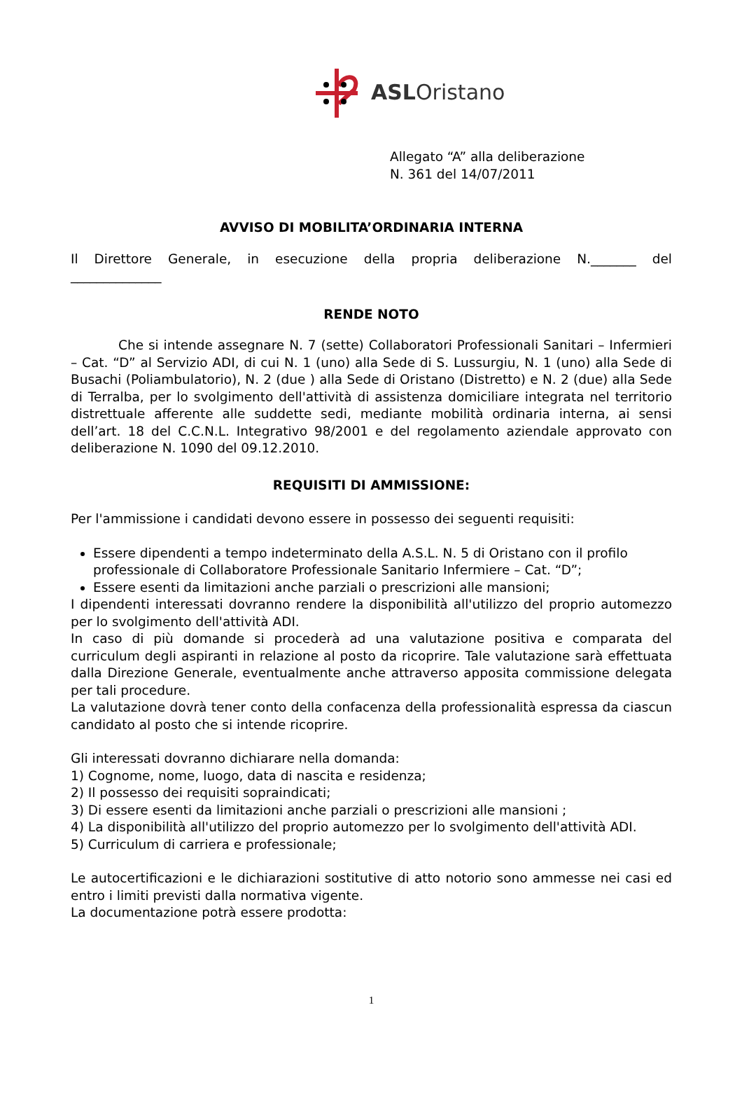ASLOristano
Allegato “A” alla deliberazione
N. 361 del 14/07/2011
AVVISO DI MOBILITA’ORDINARIA INTERNA
Il Direttore Generale, in esecuzione della propria deliberazione N._______ del
______________
RENDE NOTO
Che si intende assegnare N. 7 (sette) Collaboratori Professionali Sanitari – Infermieri – Cat. “D” al Servizio ADI, di cui N. 1 (uno) alla Sede di S. Lussurgiu, N. 1 (uno) alla Sede di Busachi (Poliambulatorio), N. 2 (due ) alla Sede di Oristano (Distretto) e N. 2 (due) alla Sede di Terralba, per lo svolgimento dell'attività di assistenza domiciliare integrata nel territorio distrettuale afferente alle suddette sedi, mediante mobilità ordinaria interna, ai sensi dell’art. 18 del C.C.N.L. Integrativo 98/2001 e del regolamento aziendale approvato con deliberazione N. 1090 del 09.12.2010.
REQUISITI DI AMMISSIONE:
Per l'ammissione i candidati devono essere in possesso dei seguenti requisiti:
Essere dipendenti a tempo indeterminato della A.S.L. N. 5 di Oristano con il profilo professionale di Collaboratore Professionale Sanitario Infermiere – Cat. “D”;
Essere esenti da limitazioni anche parziali o prescrizioni alle mansioni;
I dipendenti interessati dovranno rendere la disponibilità all'utilizzo del proprio automezzo per lo svolgimento dell'attività ADI.
In caso di più domande si procederà ad una valutazione positiva e comparata del curriculum degli aspiranti in relazione al posto da ricoprire. Tale valutazione sarà effettuata dalla Direzione Generale, eventualmente anche attraverso apposita commissione delegata per tali procedure.
La valutazione dovrà tener conto della confacenza della professionalità espressa da ciascun candidato al posto che si intende ricoprire.
Gli interessati dovranno dichiarare nella domanda:
1) Cognome, nome, luogo, data di nascita e residenza;
2) Il possesso dei requisiti sopraindicati;
3) Di essere esenti da limitazioni anche parziali o prescrizioni alle mansioni ;
4) La disponibilità all'utilizzo del proprio automezzo per lo svolgimento dell'attività ADI.
5) Curriculum di carriera e professionale;
Le autocertificazioni e le dichiarazioni sostitutive di atto notorio sono ammesse nei casi ed entro i limiti previsti dalla normativa vigente.
La documentazione potrà essere prodotta:
1